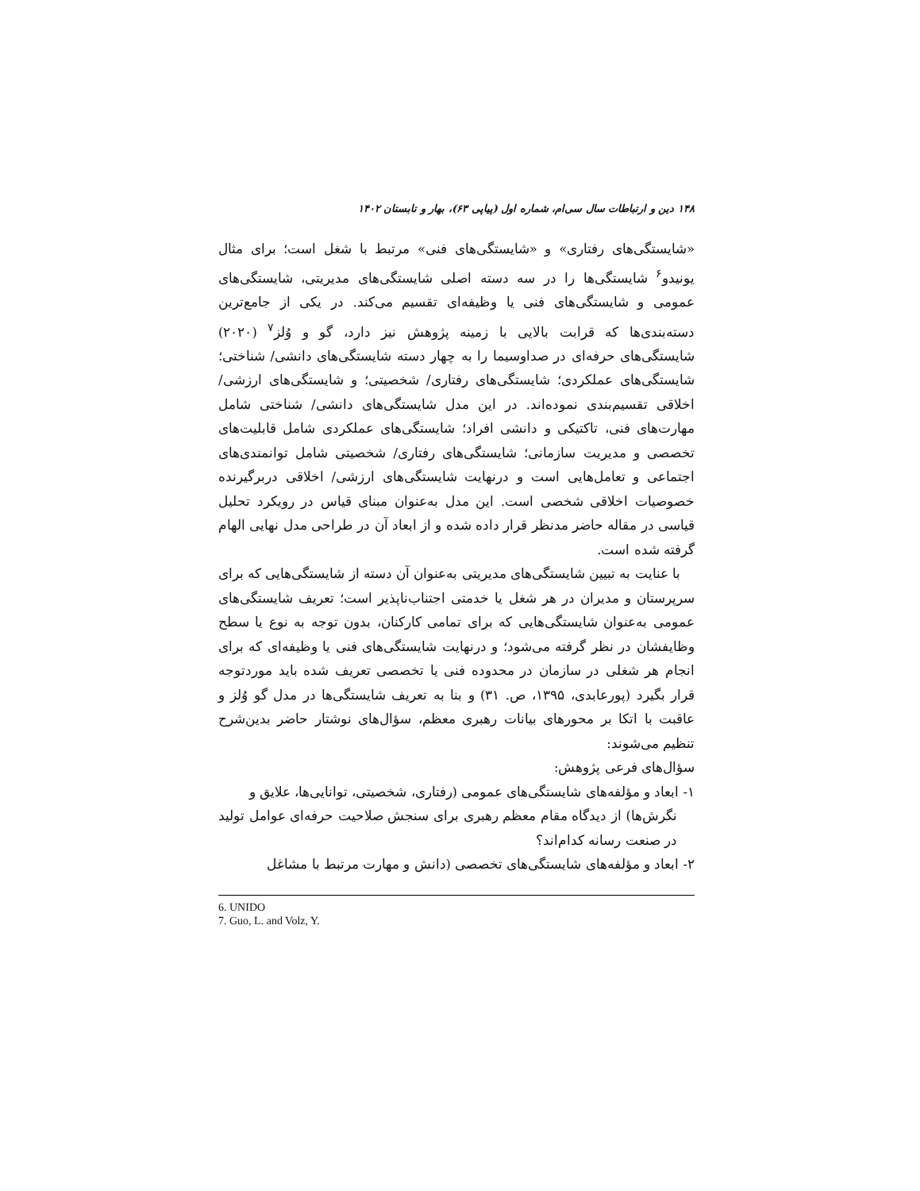۱۴۸ دین و ارتباطات سال سی‌ام، شماره اول (پیاپی ۶۳)، بهار و تابستان ۱۴۰۲
«شایستگی‌های رفتاری» و «شایستگی‌های فنی» مرتبط با شغل است؛ برای مثال یونیدو<sup>۶</sup> شایستگی‌ها را در سه دسته اصلی شایستگی‌های مدیریتی، شایستگی‌های عمومی و شایستگی‌های فنی یا وظیفه‌ای تقسیم می‌کند. در یکی از جامع‌ترین دسته‌بندی‌ها که قرابت بالایی با زمینه پژوهش نیز دارد، گو و وُلز<sup>۷</sup> (۲۰۲۰) شایستگی‌های حرفه‌ای در صداوسیما را به چهار دسته شایستگی‌های دانشی/ شناختی؛ شایستگی‌های عملکردی؛ شایستگی‌های رفتاری/ شخصیتی؛ و شایستگی‌های ارزشی/ اخلاقی تقسیم‌بندی نموده‌اند. در این مدل شایستگی‌های دانشی/ شناختی شامل مهارت‌های فنی، تاکتیکی و دانشی افراد؛ شایستگی‌های عملکردی شامل قابلیت‌های تخصصی و مدیریت سازمانی؛ شایستگی‌های رفتاری/ شخصیتی شامل توانمندی‌های اجتماعی و تعامل‌هایی است و درنهایت شایستگی‌های ارزشی/ اخلاقی دربرگیرنده خصوصیات اخلاقی شخصی است. این مدل به‌عنوان مبنای قیاس در رویکرد تحلیل قیاسی در مقاله حاضر مدنظر قرار داده شده و از ابعاد آن در طراحی مدل نهایی الهام گرفته شده است.
با عنایت به تبیین شایستگی‌های مدیریتی به‌عنوان آن دسته از شایستگی‌هایی که برای سرپرستان و مدیران در هر شغل یا خدمتی اجتناب‌ناپذیر است؛ تعریف شایستگی‌های عمومی به‌عنوان شایستگی‌هایی که برای تمامی کارکنان، بدون توجه به نوع یا سطح وظایفشان در نظر گرفته می‌شود؛ و درنهایت شایستگی‌های فنی یا وظیفه‌ای که برای انجام هر شغلی در سازمان در محدوده فنی یا تخصصی تعریف شده باید موردتوجه قرار بگیرد (پورعابدی، ۱۳۹۵، ص. ۳۱) و بنا به تعریف شایستگی‌ها در مدل گو وُلز و عاقبت با اتکا بر محورهای بیانات رهبری معظم، سؤال‌های نوشتار حاضر بدین‌شرح تنظیم می‌شوند:
سؤال‌های فرعی پژوهش:
۱- ابعاد و مؤلفه‌های شایستگی‌های عمومی (رفتاری، شخصیتی، توانایی‌ها، علایق و
نگرش‌ها) از دیدگاه مقام معظم رهبری برای سنجش صلاحیت حرفه‌ای عوامل تولید در صنعت رسانه کدام‌اند؟
۲- ابعاد و مؤلفه‌های شایستگی‌های تخصصی (دانش و مهارت مرتبط با مشاغل
6. UNIDO
7. Guo, L. and Volz, Y.